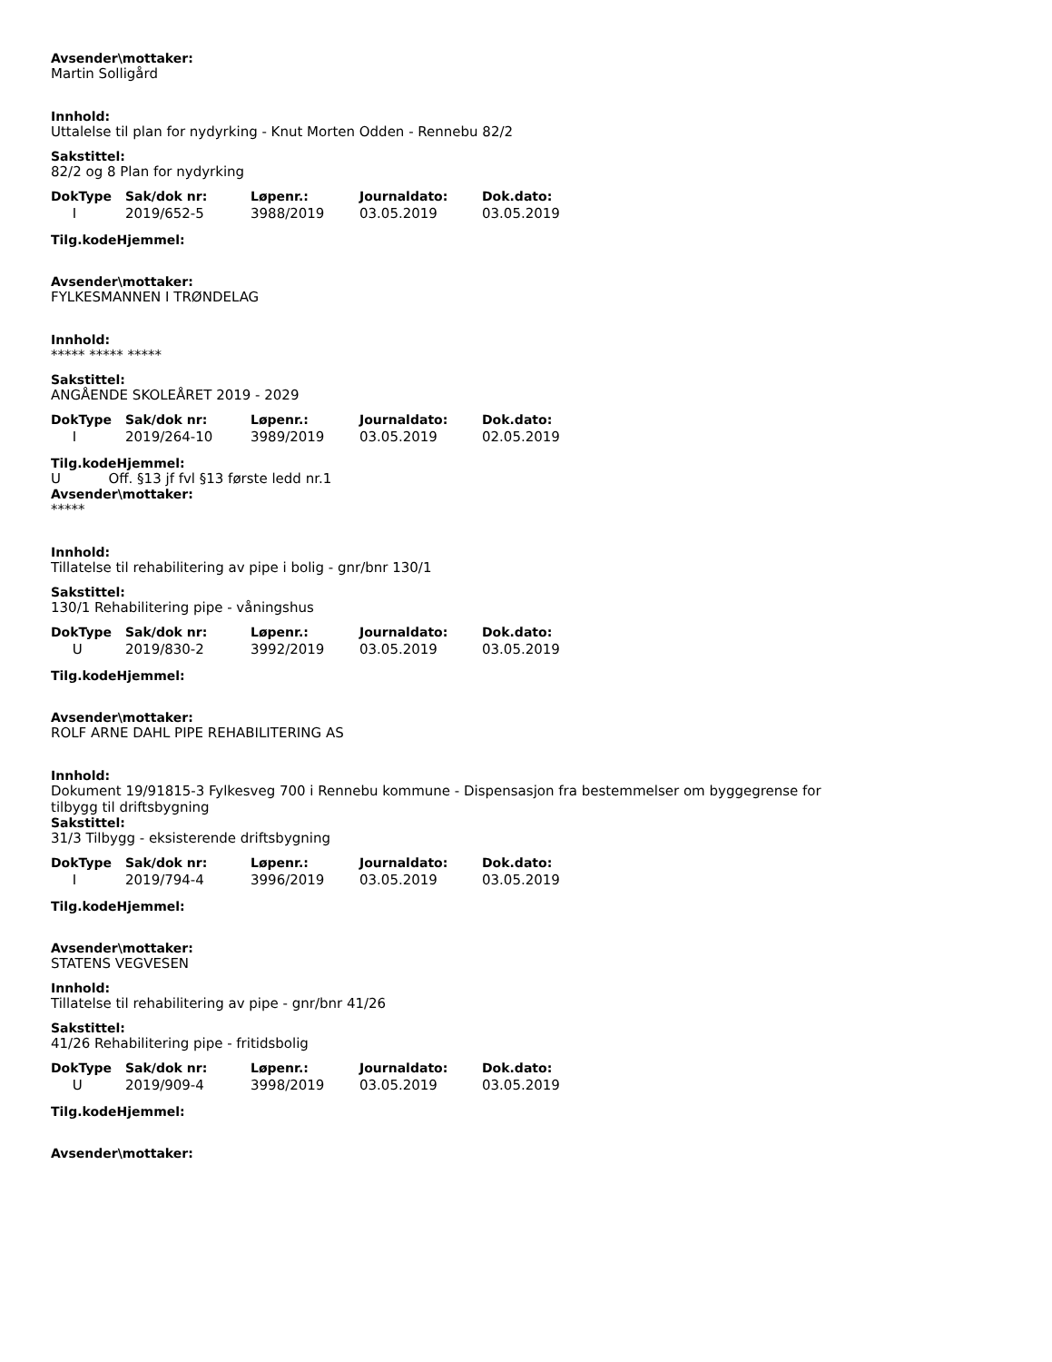Avsender\mottaker:
Martin Solligård
Innhold:
Uttalelse til plan for nydyrking - Knut Morten Odden - Rennebu 82/2
Sakstittel:
82/2 og 8 Plan for nydyrking
| DokType | Sak/dok nr: | Løpenr.: | Journaldato: | Dok.dato: |
| --- | --- | --- | --- | --- |
| I | 2019/652-5 | 3988/2019 | 03.05.2019 | 03.05.2019 |
Tilg.kodeHjemmel:
Avsender\mottaker:
FYLKESMANNEN I TRØNDELAG
Innhold:
***** ***** *****
Sakstittel:
ANGÅENDE SKOLEÅRET 2019 - 2029
| DokType | Sak/dok nr: | Løpenr.: | Journaldato: | Dok.dato: |
| --- | --- | --- | --- | --- |
| I | 2019/264-10 | 3989/2019 | 03.05.2019 | 02.05.2019 |
Tilg.kodeHjemmel:
U Off. §13 jf fvl §13 første ledd nr.1
Avsender\mottaker:
*****
Innhold:
Tillatelse til rehabilitering av pipe i bolig - gnr/bnr 130/1
Sakstittel:
130/1 Rehabilitering pipe - våningshus
| DokType | Sak/dok nr: | Løpenr.: | Journaldato: | Dok.dato: |
| --- | --- | --- | --- | --- |
| U | 2019/830-2 | 3992/2019 | 03.05.2019 | 03.05.2019 |
Tilg.kodeHjemmel:
Avsender\mottaker:
ROLF ARNE DAHL PIPE REHABILITERING AS
Innhold:
Dokument 19/91815-3 Fylkesveg 700 i Rennebu kommune - Dispensasjon fra bestemmelser om byggegrense for
tilbygg til driftsbygning
Sakstittel:
31/3 Tilbygg - eksisterende driftsbygning
| DokType | Sak/dok nr: | Løpenr.: | Journaldato: | Dok.dato: |
| --- | --- | --- | --- | --- |
| I | 2019/794-4 | 3996/2019 | 03.05.2019 | 03.05.2019 |
Tilg.kodeHjemmel:
Avsender\mottaker:
STATENS VEGVESEN
Innhold:
Tillatelse til rehabilitering av pipe - gnr/bnr 41/26
Sakstittel:
41/26 Rehabilitering pipe - fritidsbolig
| DokType | Sak/dok nr: | Løpenr.: | Journaldato: | Dok.dato: |
| --- | --- | --- | --- | --- |
| U | 2019/909-4 | 3998/2019 | 03.05.2019 | 03.05.2019 |
Tilg.kodeHjemmel:
Avsender\mottaker: